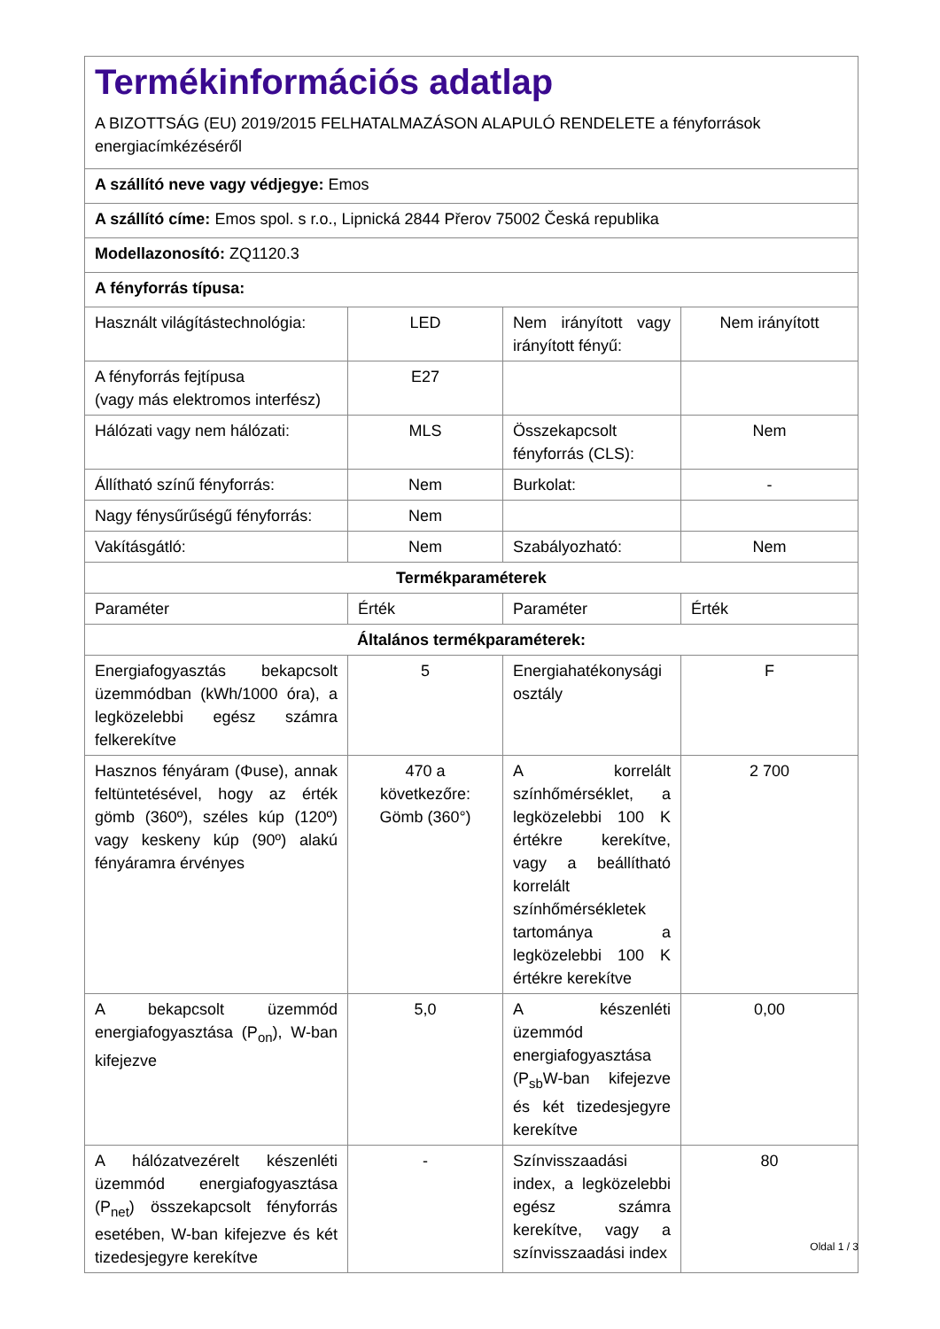| Termékinformációs adatlap A BIZOTTSÁG (EU) 2019/2015 FELHATALMAZÁSON ALAPULÓ RENDELETE a fényforrások energiacímkézéséről | | | |
| A szállító neve vagy védjegye: Emos | | | |
| A szállító címe: Emos spol. s r.o., Lipnická 2844 Přerov 75002 Česká republika | | | |
| Modellazonosító: ZQ1120.3 | | | |
| A fényforrás típusa: | | | |
| Használt világítástechnológia: | LED | Nem irányított vagy irányított fényű: | Nem irányított |
| A fényforrás fejtípusa (vagy más elektromos interfész) | E27 | | |
| Hálózati vagy nem hálózati: | MLS | Összekapcsolt fényforrás (CLS): | Nem |
| Állítható színű fényforrás: | Nem | Burkolat: | - |
| Nagy fénysűrűségű fényforrás: | Nem | | |
| Vakításgátló: | Nem | Szabályozható: | Nem |
| Termékparaméterek | | | |
| Paraméter | Érték | Paraméter | Érték |
| Általános termékparaméterek: | | | |
| Energiafogyasztás bekapcsolt üzemmódban (kWh/1000 óra), a legközelebbi egész számra felkerekítve | 5 | Energiahatékonysági osztály | F |
| Hasznos fényáram (Φuse), annak feltüntetésével, hogy az érték gömb (360º), széles kúp (120º) vagy keskeny kúp (90º) alakú fényáramra érvényes | 470 a következőre: Gömb (360°) | A korrelált színhőmérséklet, a legközelebbi 100 K értékre kerekítve, vagy a beállítható korrelált színhőmérsékletek tartománya a legközelebbi 100 K értékre kerekítve | 2 700 |
| A bekapcsolt üzemmód energiafogyasztása (P<sub>on</sub>), W-ban kifejezve | 5,0 | A készenléti üzemmód energiafogyasztása (P<sub>sb</sub>W-ban kifejezve és két tizedesjegyre kerekítve | 0,00 |
| A hálózatvezérelt készenléti üzemmód energiafogyasztása (P<sub>net</sub>) összekapcsolt fényforrás esetében, W-ban kifejezve és két tizedesjegyre kerekítve | - | Színvisszaadási index, a legközelebbi egész számra kerekítve, vagy a színvisszaadási index | 80 |
Oldal 1 / 3